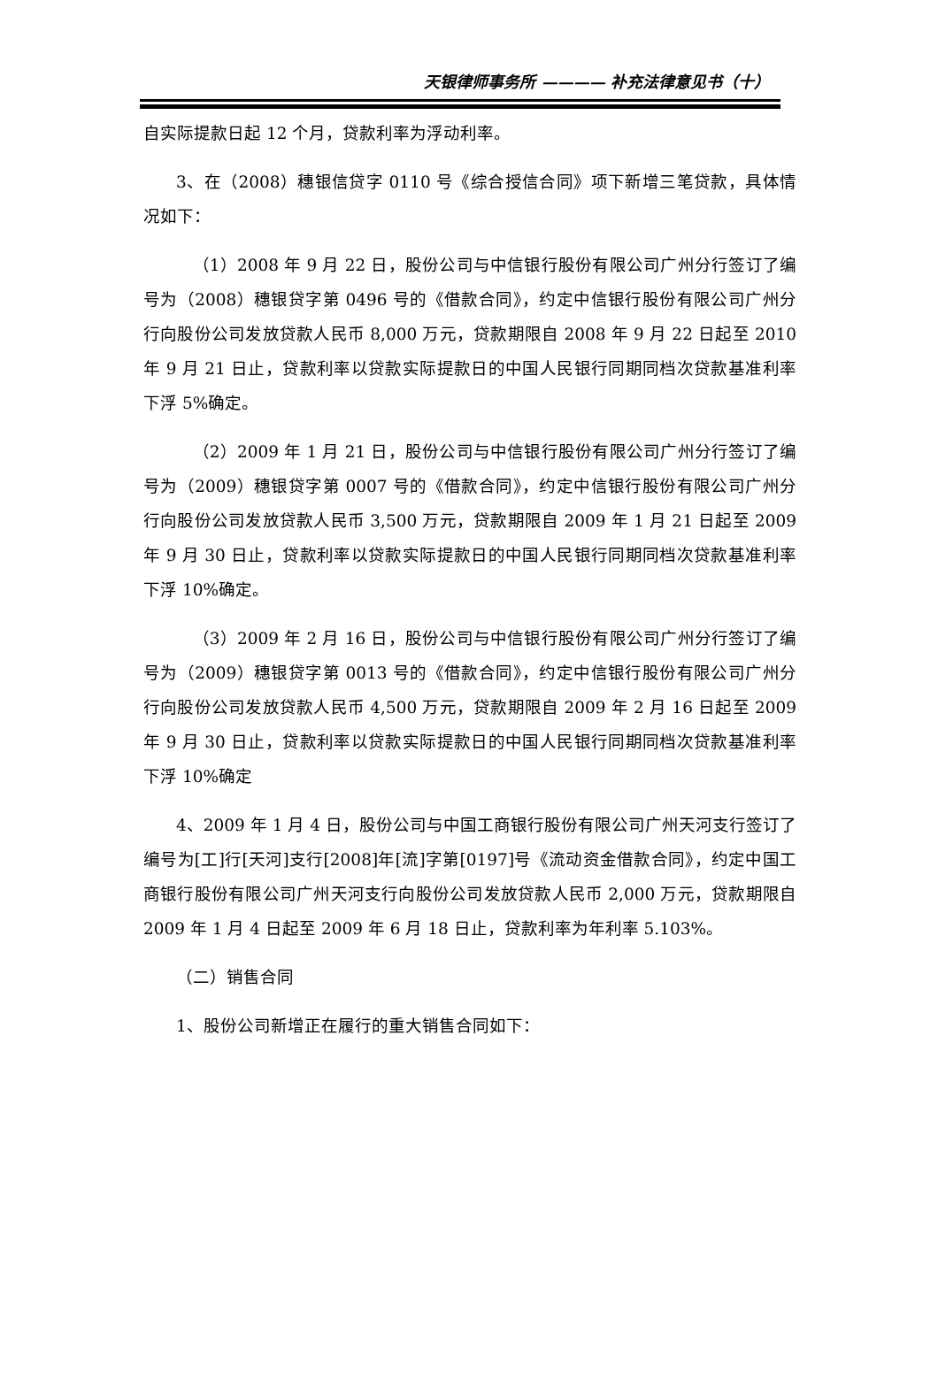天银律师事务所 ———— 补充法律意见书（十）
自实际提款日起 12 个月，贷款利率为浮动利率。
3、在（2008）穗银信贷字 0110 号《综合授信合同》项下新增三笔贷款，具体情况如下：
（1）2008 年 9 月 22 日，股份公司与中信银行股份有限公司广州分行签订了编号为（2008）穗银贷字第 0496 号的《借款合同》，约定中信银行股份有限公司广州分行向股份公司发放贷款人民币 8,000 万元，贷款期限自 2008 年 9 月 22 日起至 2010 年 9 月 21 日止，贷款利率以贷款实际提款日的中国人民银行同期同档次贷款基准利率下浮 5%确定。
（2）2009 年 1 月 21 日，股份公司与中信银行股份有限公司广州分行签订了编号为（2009）穗银贷字第 0007 号的《借款合同》，约定中信银行股份有限公司广州分行向股份公司发放贷款人民币 3,500 万元，贷款期限自 2009 年 1 月 21 日起至 2009 年 9 月 30 日止，贷款利率以贷款实际提款日的中国人民银行同期同档次贷款基准利率下浮 10%确定。
（3）2009 年 2 月 16 日，股份公司与中信银行股份有限公司广州分行签订了编号为（2009）穗银贷字第 0013 号的《借款合同》，约定中信银行股份有限公司广州分行向股份公司发放贷款人民币 4,500 万元，贷款期限自 2009 年 2 月 16 日起至 2009 年 9 月 30 日止，贷款利率以贷款实际提款日的中国人民银行同期同档次贷款基准利率下浮 10%确定
4、2009 年 1 月 4 日，股份公司与中国工商银行股份有限公司广州天河支行签订了编号为[工]行[天河]支行[2008]年[流]字第[0197]号《流动资金借款合同》，约定中国工商银行股份有限公司广州天河支行向股份公司发放贷款人民币 2,000 万元，贷款期限自 2009 年 1 月 4 日起至 2009 年 6 月 18 日止，贷款利率为年利率 5.103%。
（二）销售合同
1、股份公司新增正在履行的重大销售合同如下：